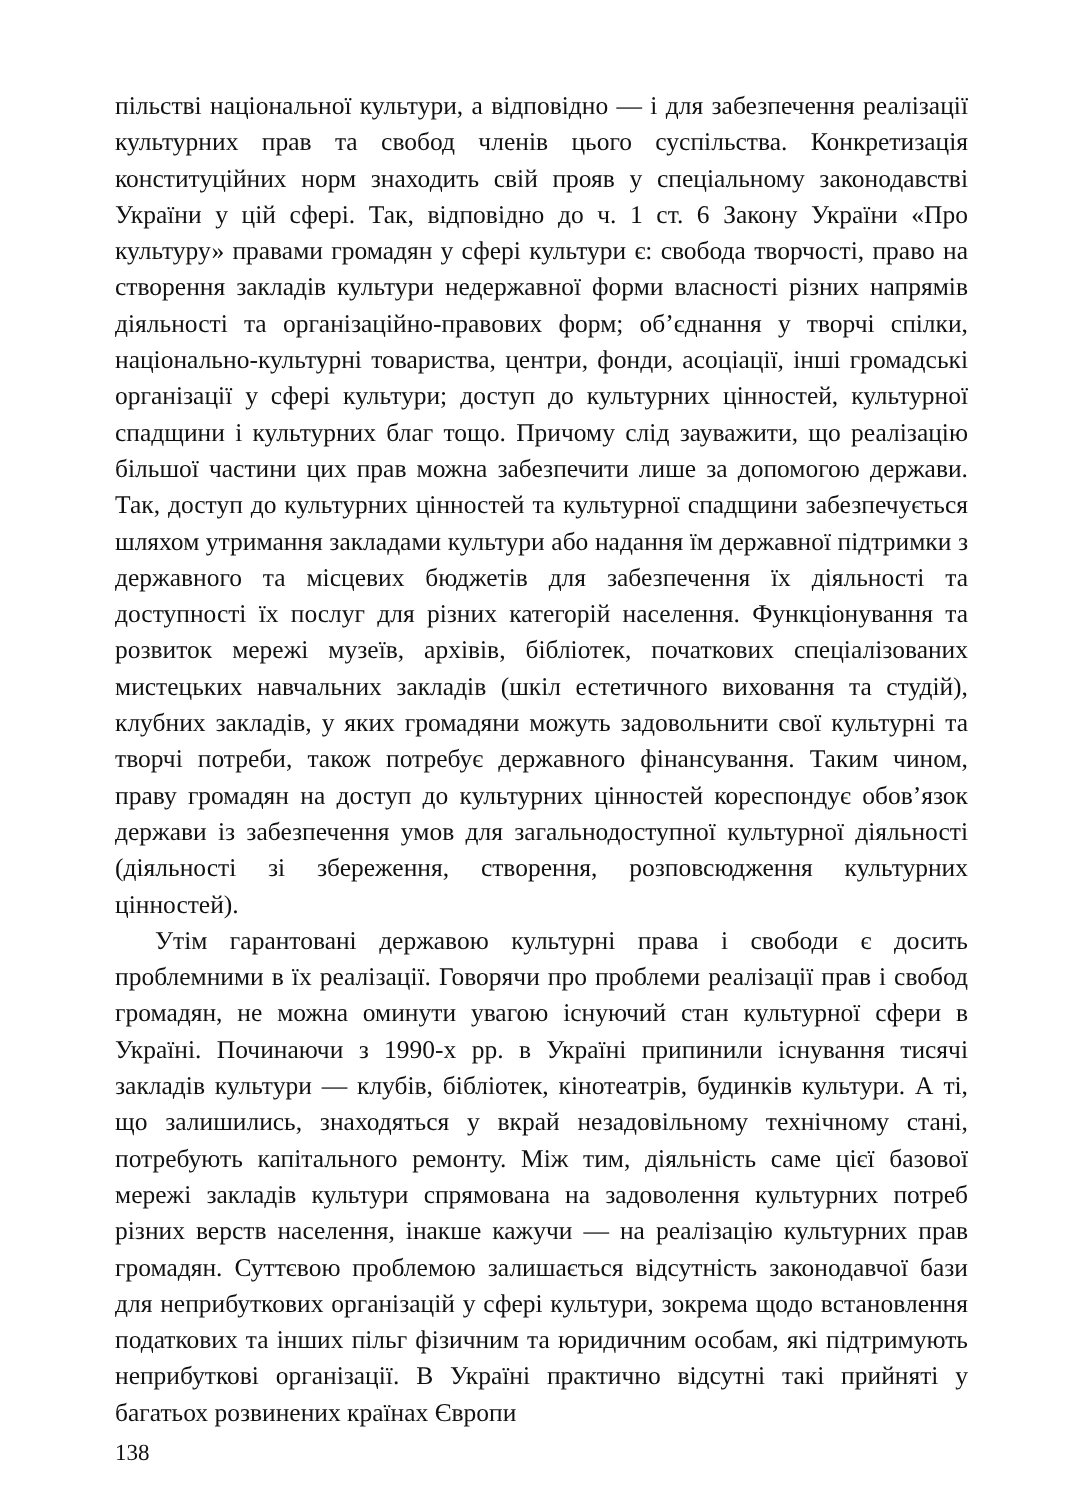пільстві національної культури, а відповідно — і для забезпечення реалізації культурних прав та свобод членів цього суспільства. Конкретизація конституційних норм знаходить свій прояв у спеціальному законодавстві України у цій сфері. Так, відповідно до ч. 1 ст. 6 Закону України «Про культуру» правами громадян у сфері культури є: свобода творчості, право на створення закладів культури недержавної форми власності різних напрямів діяльності та організаційно-правових форм; об’єднання у творчі спілки, національно-культурні товариства, центри, фонди, асоціації, інші громадські організації у сфері культури; доступ до культурних цінностей, культурної спадщини і культурних благ тощо. Причому слід зауважити, що реалізацію більшої частини цих прав можна забезпечити лише за допомогою держави. Так, доступ до культурних цінностей та культурної спадщини забезпечується шляхом утримання закладами культури або надання їм державної підтримки з державного та місцевих бюджетів для забезпечення їх діяльності та доступності їх послуг для різних категорій населення. Функціонування та розвиток мережі музеїв, архівів, бібліотек, початкових спеціалізованих мистецьких навчальних закладів (шкіл естетичного виховання та студій), клубних закладів, у яких громадяни можуть задовольнити свої культурні та творчі потреби, також потребує державного фінансування. Таким чином, праву громадян на доступ до культурних цінностей кореспондує обов’язок держави із забезпечення умов для загальнодоступної культурної діяльності (діяльності зі збереження, створення, розповсюдження культурних цінностей).
Утім гарантовані державою культурні права і свободи є досить проблемними в їх реалізації. Говорячи про проблеми реалізації прав і свобод громадян, не можна оминути увагою існуючий стан культурної сфери в Україні. Починаючи з 1990-х рр. в Україні припинили існування тисячі закладів культури — клубів, бібліотек, кінотеатрів, будинків культури. А ті, що залишились, знаходяться у вкрай незадовільному технічному стані, потребують капітального ремонту. Між тим, діяльність саме цієї базової мережі закладів культури спрямована на задоволення культурних потреб різних верств населення, інакше кажучи — на реалізацію культурних прав громадян. Суттєвою проблемою залишається відсутність законодавчої бази для неприбуткових організацій у сфері культури, зокрема щодо встановлення податкових та інших пільг фізичним та юридичним особам, які підтримують неприбуткові організації. В Україні практично відсутні такі прийняті у багатьох розвинених країнах Європи
138